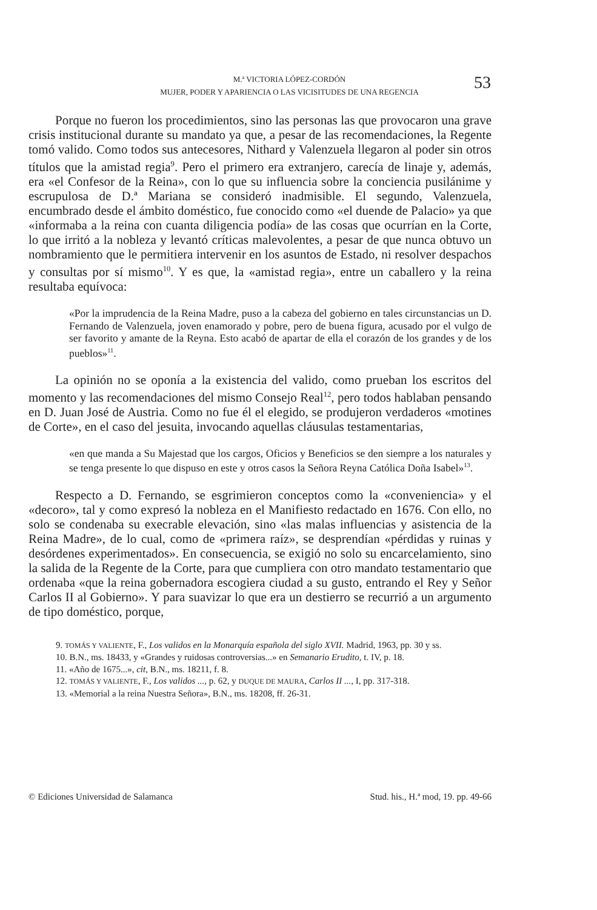M.ª VICTORIA LÓPEZ-CORDÓN
MUJER, PODER Y APARIENCIA O LAS VICISITUDES DE UNA REGENCIA
53
Porque no fueron los procedimientos, sino las personas las que provocaron una grave crisis institucional durante su mandato ya que, a pesar de las recomendaciones, la Regente tomó valido. Como todos sus antecesores, Nithard y Valenzuela llegaron al poder sin otros títulos que la amistad regia<sup>9</sup>. Pero el primero era extranjero, carecía de linaje y, además, era «el Confesor de la Reina», con lo que su influencia sobre la conciencia pusilánime y escrupulosa de D.ª Mariana se consideró inadmisible. El segundo, Valenzuela, encumbrado desde el ámbito doméstico, fue conocido como «el duende de Palacio» ya que «informaba a la reina con cuanta diligencia podía» de las cosas que ocurrían en la Corte, lo que irritó a la nobleza y levantó críticas malevolentes, a pesar de que nunca obtuvo un nombramiento que le permitiera intervenir en los asuntos de Estado, ni resolver despachos y consultas por sí mismo<sup>10</sup>. Y es que, la «amistad regia», entre un caballero y la reina resultaba equívoca:
«Por la imprudencia de la Reina Madre, puso a la cabeza del gobierno en tales circunstancias un D. Fernando de Valenzuela, joven enamorado y pobre, pero de buena figura, acusado por el vulgo de ser favorito y amante de la Reyna. Esto acabó de apartar de ella el corazón de los grandes y de los pueblos»<sup>11</sup>.
La opinión no se oponía a la existencia del valido, como prueban los escritos del momento y las recomendaciones del mismo Consejo Real<sup>12</sup>, pero todos hablaban pensando en D. Juan José de Austria. Como no fue él el elegido, se produjeron verdaderos «motines de Corte», en el caso del jesuita, invocando aquellas cláusulas testamentarias,
«en que manda a Su Majestad que los cargos, Oficios y Beneficios se den siempre a los naturales y se tenga presente lo que dispuso en este y otros casos la Señora Reyna Católica Doña Isabel»<sup>13</sup>.
Respecto a D. Fernando, se esgrimieron conceptos como la «conveniencia» y el «decoro», tal y como expresó la nobleza en el Manifiesto redactado en 1676. Con ello, no solo se condenaba su execrable elevación, sino «las malas influencias y asistencia de la Reina Madre», de lo cual, como de «primera raíz», se desprendían «pérdidas y ruinas y desórdenes experimentados». En consecuencia, se exigió no solo su encarcelamiento, sino la salida de la Regente de la Corte, para que cumpliera con otro mandato testamentario que ordenaba «que la reina gobernadora escogiera ciudad a su gusto, entrando el Rey y Señor Carlos II al Gobierno». Y para suavizar lo que era un destierro se recurrió a un argumento de tipo doméstico, porque,
9. TOMÁS Y VALIENTE, F., Los validos en la Monarquía española del siglo XVII. Madrid, 1963, pp. 30 y ss.
10. B.N., ms. 18433, y «Grandes y ruidosas controversias...» en Semanario Erudito, t. IV, p. 18.
11. «Año de 1675...», cit, B.N., ms. 18211, f. 8.
12. TOMÁS Y VALIENTE, F., Los validos ..., p. 62, y DUQUE DE MAURA, Carlos II ..., I, pp. 317-318.
13. «Memorial a la reina Nuestra Señora», B.N., ms. 18208, ff. 26-31.
© Ediciones Universidad de Salamanca Stud. his., H.ª mod, 19. pp. 49-66